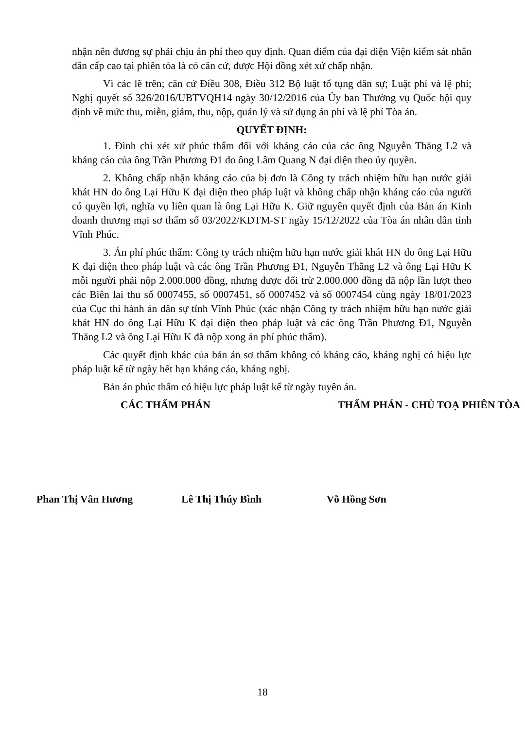nhận nên đương sự phải chịu án phí theo quy định. Quan điểm của đại diện Viện kiểm sát nhân dân cấp cao tại phiên tòa là có căn cứ, được Hội đồng xét xử chấp nhận.
Vì các lẽ trên; căn cứ Điều 308, Điều 312 Bộ luật tố tụng dân sự; Luật phí và lệ phí; Nghị quyết số 326/2016/UBTVQH14 ngày 30/12/2016 của Ủy ban Thường vụ Quốc hội quy định về mức thu, miễn, giảm, thu, nộp, quản lý và sử dụng án phí và lệ phí Tòa án.
QUYẾT ĐỊNH:
1. Đình chỉ xét xử phúc thẩm đối với kháng cáo của các ông Nguyễn Thăng L2 và kháng cáo của ông Trần Phương Đ1 do ông Lâm Quang N đại diện theo ủy quyền.
2. Không chấp nhận kháng cáo của bị đơn là Công ty trách nhiệm hữu hạn nước giải khát HN do ông Lại Hữu K đại diện theo pháp luật và không chấp nhận kháng cáo của người có quyền lợi, nghĩa vụ liên quan là ông Lại Hữu K. Giữ nguyên quyết định của Bản án Kinh doanh thương mại sơ thẩm số 03/2022/KDTM-ST ngày 15/12/2022 của Tòa án nhân dân tỉnh Vĩnh Phúc.
3. Án phí phúc thẩm: Công ty trách nhiệm hữu hạn nước giải khát HN do ông Lại Hữu K đại diện theo pháp luật và các ông Trần Phương Đ1, Nguyễn Thăng L2 và ông Lại Hữu K mỗi người phải nộp 2.000.000 đồng, nhưng được đối trừ 2.000.000 đồng đã nộp lần lượt theo các Biên lai thu số 0007455, số 0007451, số 0007452 và số 0007454 cùng ngày 18/01/2023 của Cục thi hành án dân sự tỉnh Vĩnh Phúc (xác nhận Công ty trách nhiệm hữu hạn nước giải khát HN do ông Lại Hữu K đại diện theo pháp luật và các ông Trần Phương Đ1, Nguyễn Thăng L2 và ông Lại Hữu K đã nộp xong án phí phúc thẩm).
Các quyết định khác của bản án sơ thẩm không có kháng cáo, kháng nghị có hiệu lực pháp luật kể từ ngày hết hạn kháng cáo, kháng nghị.
Bản án phúc thẩm có hiệu lực pháp luật kể từ ngày tuyên án.
CÁC THẨM PHÁN THẨM PHÁN - CHỦ TOẠ PHIÊN TÒA
Phan Thị Vân Hương Lê Thị Thúy Bình Võ Hồng Sơn
18